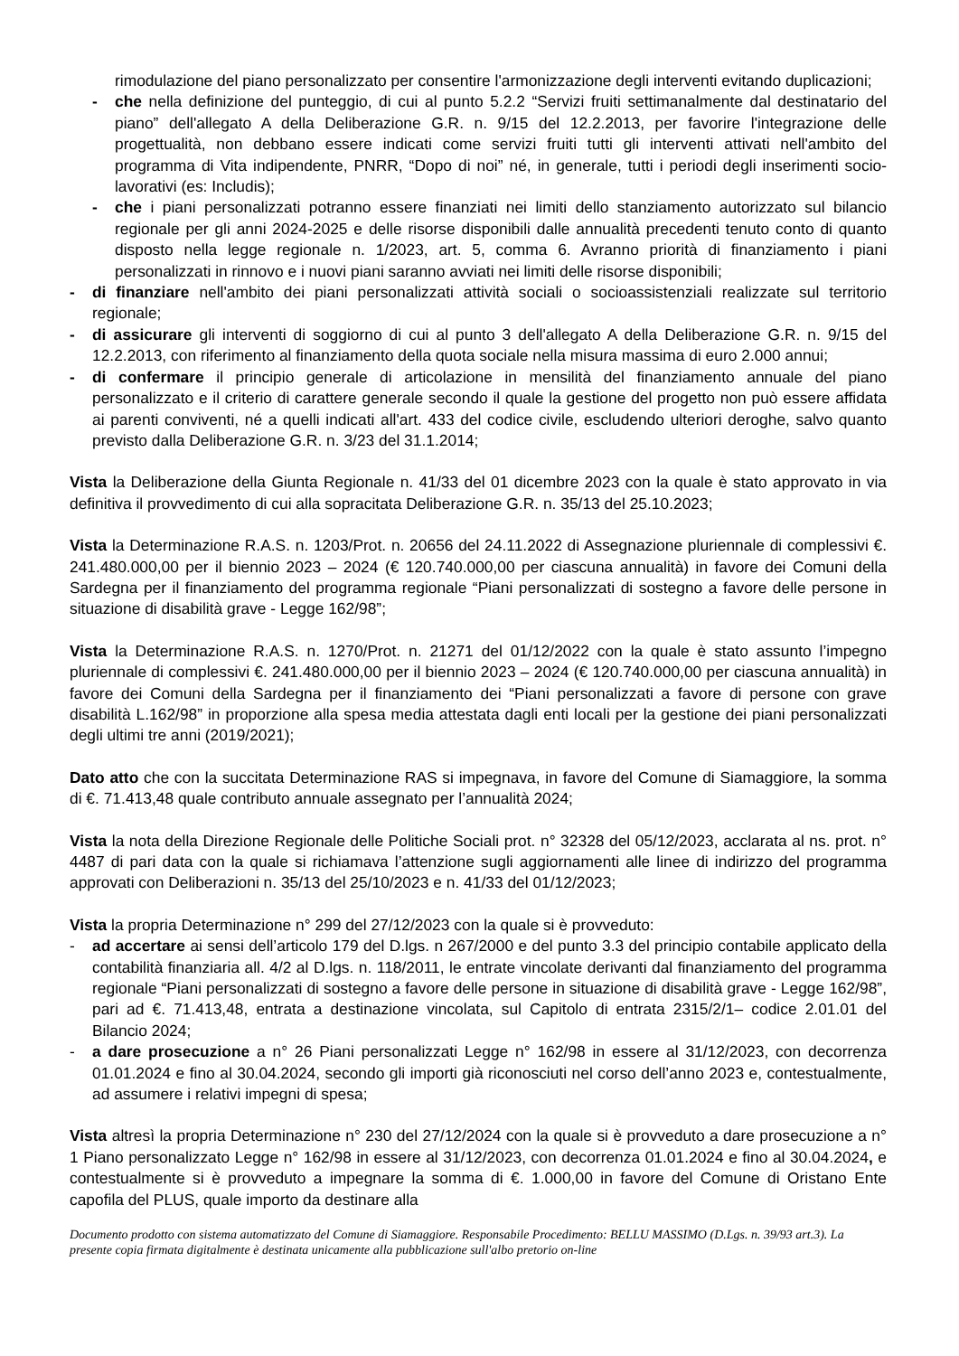rimodulazione del piano personalizzato per consentire l'armonizzazione degli interventi evitando duplicazioni;
- che nella definizione del punteggio, di cui al punto 5.2.2 “Servizi fruiti settimanalmente dal destinatario del piano” dell'allegato A della Deliberazione G.R. n. 9/15 del 12.2.2013, per favorire l'integrazione delle progettualità, non debbano essere indicati come servizi fruiti tutti gli interventi attivati nell'ambito del programma di Vita indipendente, PNRR, “Dopo di noi” né, in generale, tutti i periodi degli inserimenti socio-lavorativi (es: Includis);
- che i piani personalizzati potranno essere finanziati nei limiti dello stanziamento autorizzato sul bilancio regionale per gli anni 2024-2025 e delle risorse disponibili dalle annualità precedenti tenuto conto di quanto disposto nella legge regionale n. 1/2023, art. 5, comma 6. Avranno priorità di finanziamento i piani personalizzati in rinnovo e i nuovi piani saranno avviati nei limiti delle risorse disponibili;
- di finanziare nell'ambito dei piani personalizzati attività sociali o socioassistenziali realizzate sul territorio regionale;
- di assicurare gli interventi di soggiorno di cui al punto 3 dell'allegato A della Deliberazione G.R. n. 9/15 del 12.2.2013, con riferimento al finanziamento della quota sociale nella misura massima di euro 2.000 annui;
- di confermare il principio generale di articolazione in mensilità del finanziamento annuale del piano personalizzato e il criterio di carattere generale secondo il quale la gestione del progetto non può essere affidata ai parenti conviventi, né a quelli indicati all'art. 433 del codice civile, escludendo ulteriori deroghe, salvo quanto previsto dalla Deliberazione G.R. n. 3/23 del 31.1.2014;
Vista la Deliberazione della Giunta Regionale n. 41/33 del 01 dicembre 2023 con la quale è stato approvato in via definitiva il provvedimento di cui alla sopracitata Deliberazione G.R. n. 35/13 del 25.10.2023;
Vista la Determinazione R.A.S. n. 1203/Prot. n. 20656 del 24.11.2022 di Assegnazione pluriennale di complessivi €. 241.480.000,00 per il biennio 2023 – 2024 (€ 120.740.000,00 per ciascuna annualità) in favore dei Comuni della Sardegna per il finanziamento del programma regionale “Piani personalizzati di sostegno a favore delle persone in situazione di disabilità grave - Legge 162/98”;
Vista la Determinazione R.A.S. n. 1270/Prot. n. 21271 del 01/12/2022 con la quale è stato assunto l’impegno pluriennale di complessivi €. 241.480.000,00 per il biennio 2023 – 2024 (€ 120.740.000,00 per ciascuna annualità) in favore dei Comuni della Sardegna per il finanziamento dei “Piani personalizzati a favore di persone con grave disabilità L.162/98” in proporzione alla spesa media attestata dagli enti locali per la gestione dei piani personalizzati degli ultimi tre anni (2019/2021);
Dato atto che con la succitata Determinazione RAS si impegnava, in favore del Comune di Siamaggiore, la somma di €. 71.413,48 quale contributo annuale assegnato per l’annualità 2024;
Vista la nota della Direzione Regionale delle Politiche Sociali prot. n° 32328 del 05/12/2023, acclarata al ns. prot. n° 4487 di pari data con la quale si richiamava l’attenzione sugli aggiornamenti alle linee di indirizzo del programma approvati con Deliberazioni n. 35/13 del 25/10/2023 e n. 41/33 del 01/12/2023;
Vista la propria Determinazione n° 299 del 27/12/2023 con la quale si è provveduto:
- ad accertare ai sensi dell’articolo 179 del D.lgs. n 267/2000 e del punto 3.3 del principio contabile applicato della contabilità finanziaria all. 4/2 al D.lgs. n. 118/2011, le entrate vincolate derivanti dal finanziamento del programma regionale “Piani personalizzati di sostegno a favore delle persone in situazione di disabilità grave - Legge 162/98”, pari ad €. 71.413,48, entrata a destinazione vincolata, sul Capitolo di entrata 2315/2/1– codice 2.01.01 del Bilancio 2024;
- a dare prosecuzione a n° 26 Piani personalizzati Legge n° 162/98 in essere al 31/12/2023, con decorrenza 01.01.2024 e fino al 30.04.2024, secondo gli importi già riconosciuti nel corso dell’anno 2023 e, contestualmente, ad assumere i relativi impegni di spesa;
Vista altresì la propria Determinazione n° 230 del 27/12/2024 con la quale si è provveduto a dare prosecuzione a n° 1 Piano personalizzato Legge n° 162/98 in essere al 31/12/2023, con decorrenza 01.01.2024 e fino al 30.04.2024, e contestualmente si è provveduto a impegnare la somma di €. 1.000,00 in favore del Comune di Oristano Ente capofila del PLUS, quale importo da destinare alla
Documento prodotto con sistema automatizzato del Comune di Siamaggiore. Responsabile Procedimento: BELLU MASSIMO (D.Lgs. n. 39/93 art.3). La presente copia firmata digitalmente è destinata unicamente alla pubblicazione sull'albo pretorio on-line